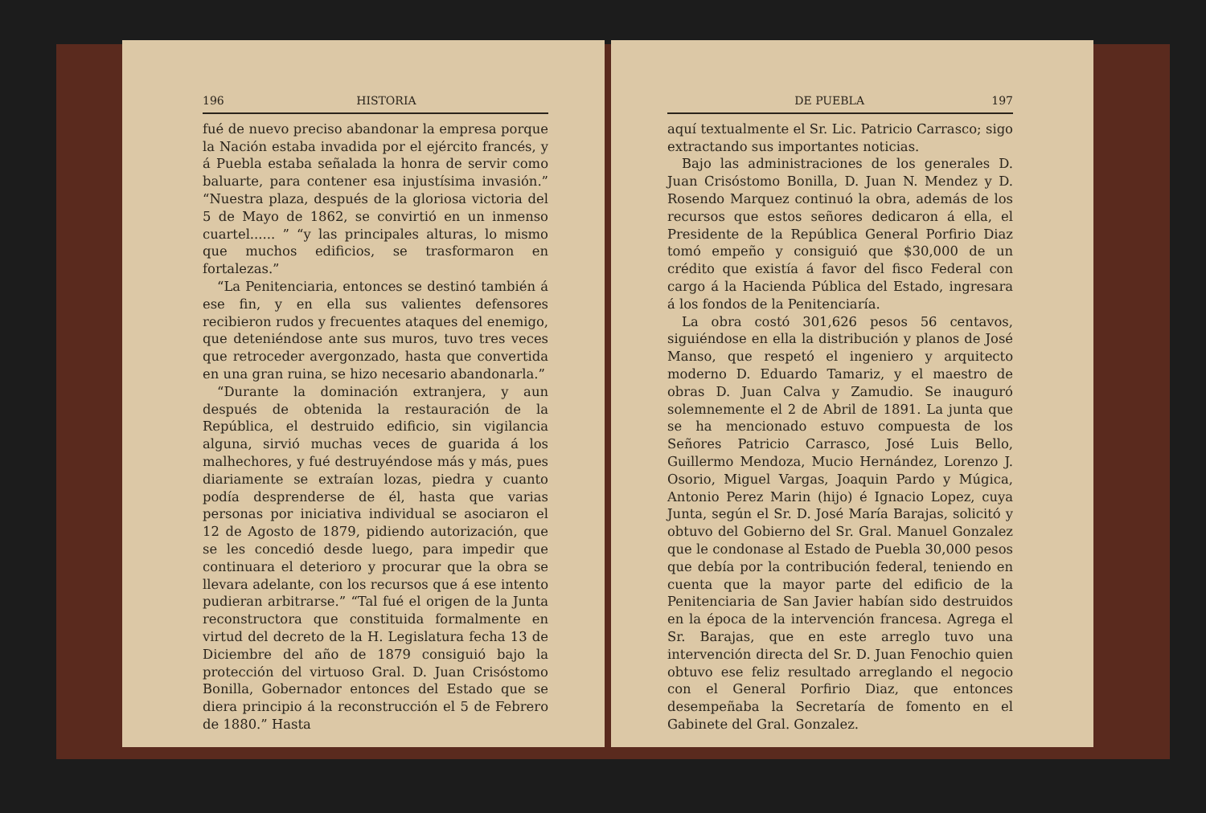196 HISTORIA
fué de nuevo preciso abandonar la empresa porque la Nación estaba invadida por el ejército francés, y á Puebla estaba señalada la honra de servir como baluarte, para contener esa injustísima invasión.” “Nuestra plaza, después de la gloriosa victoria del 5 de Mayo de 1862, se convirtió en un inmenso cuartel...... ” “y las principales alturas, lo mismo que muchos edificios, se trasformaron en fortalezas.”
“La Penitenciaria, entonces se destinó también á ese fin, y en ella sus valientes defensores recibieron rudos y frecuentes ataques del enemigo, que deteniéndose ante sus muros, tuvo tres veces que retroceder avergonzado, hasta que convertida en una gran ruina, se hizo necesario abandonarla.”
“Durante la dominación extranjera, y aun después de obtenida la restauración de la República, el destruido edificio, sin vigilancia alguna, sirvió muchas veces de guarida á los malhechores, y fué destruyéndose más y más, pues diariamente se extraían lozas, piedra y cuanto podía desprenderse de él, hasta que varias personas por iniciativa individual se asociaron el 12 de Agosto de 1879, pidiendo autorización, que se les concedió desde luego, para impedir que continuara el deterioro y procurar que la obra se llevara adelante, con los recursos que á ese intento pudieran arbitrarse.” “Tal fué el origen de la Junta reconstructora que constituida formalmente en virtud del decreto de la H. Legislatura fecha 13 de Diciembre del año de 1879 consiguió bajo la protección del virtuoso Gral. D. Juan Crisóstomo Bonilla, Gobernador entonces del Estado que se diera principio á la reconstrucción el 5 de Febrero de 1880.” Hasta
DE PUEBLA 197
aquí textualmente el Sr. Lic. Patricio Carrasco; sigo extractando sus importantes noticias.
Bajo las administraciones de los generales D. Juan Crisóstomo Bonilla, D. Juan N. Mendez y D. Rosendo Marquez continuó la obra, además de los recursos que estos señores dedicaron á ella, el Presidente de la República General Porfirio Diaz tomó empeño y consiguió que $30,000 de un crédito que existía á favor del fisco Federal con cargo á la Hacienda Pública del Estado, ingresara á los fondos de la Penitenciaría.
La obra costó 301,626 pesos 56 centavos, siguiéndose en ella la distribución y planos de José Manso, que respetó el ingeniero y arquitecto moderno D. Eduardo Tamariz, y el maestro de obras D. Juan Calva y Zamudio. Se inauguró solemnemente el 2 de Abril de 1891. La junta que se ha mencionado estuvo compuesta de los Señores Patricio Carrasco, José Luis Bello, Guillermo Mendoza, Mucio Hernández, Lorenzo J. Osorio, Miguel Vargas, Joaquin Pardo y Múgica, Antonio Perez Marin (hijo) é Ignacio Lopez, cuya Junta, según el Sr. D. José María Barajas, solicitó y obtuvo del Gobierno del Sr. Gral. Manuel Gonzalez que le condonase al Estado de Puebla 30,000 pesos que debía por la contribución federal, teniendo en cuenta que la mayor parte del edificio de la Penitenciaria de San Javier habían sido destruidos en la época de la intervención francesa. Agrega el Sr. Barajas, que en este arreglo tuvo una intervención directa del Sr. D. Juan Fenochio quien obtuvo ese feliz resultado arreglando el negocio con el General Porfirio Diaz, que entonces desempeñaba la Secretaría de fomento en el Gabinete del Gral. Gonzalez.